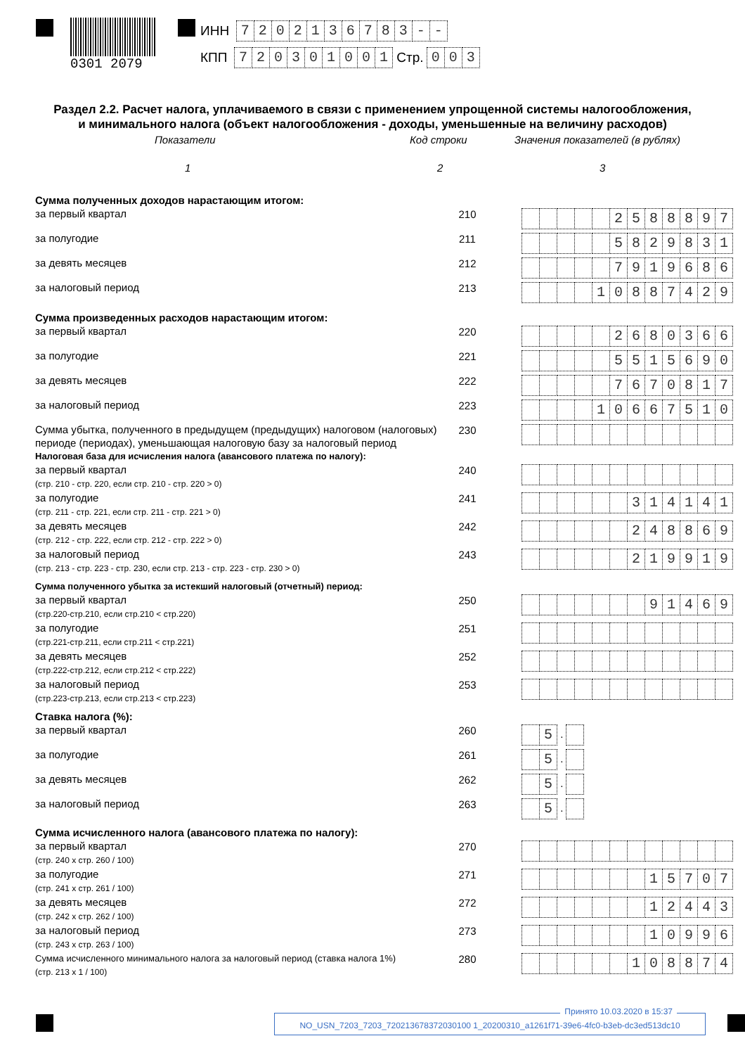0301 2079
ИНН 7202136783 - -
КПП 720301001 Стр. 0 0 3
Раздел 2.2. Расчет налога, уплачиваемого в связи с применением упрощенной системы налогообложения,
и минимального налога (объект налогообложения - доходы, уменьшенные на величину расходов)
Показатели Код строки Значения показателей (в рублях)
1 2 3
| Сумма полученных доходов нарастающим итогом: | | |
| за первый квартал | 210 | 2 5 8 8 8 9 7 |
| за полугодие | 211 | 5 8 2 9 8 3 1 |
| за девять месяцев | 212 | 7 9 1 9 6 8 6 |
| за налоговый период | 213 | 1 0 8 8 7 4 2 9 |
| Сумма произведенных расходов нарастающим итогом: | | |
| за первый квартал | 220 | 2 6 8 0 3 6 6 |
| за полугодие | 221 | 5 5 1 5 6 9 0 |
| за девять месяцев | 222 | 7 6 7 0 8 1 7 |
| за налоговый период | 223 | 1 0 6 6 7 5 1 0 |
| Сумма убытка, полученного в предыдущем (предыдущих) налоговом (налоговых) периоде (периодах), уменьшающая налоговую базу за налоговый период | 230 | |
| Налоговая база для исчисления налога (авансового платежа по налогу): | | |
| за первый квартал (стр. 210 - стр. 220, если стр. 210 - стр. 220 > 0) | 240 | |
| за полугодие (стр. 211 - стр. 221, если стр. 211 - стр. 221 > 0) | 241 | 3 1 4 1 4 1 |
| за девять месяцев (стр. 212 - стр. 222, если стр. 212 - стр. 222 > 0) | 242 | 2 4 8 8 6 9 |
| за налоговый период (стр. 213 - стр. 223 - стр. 230, если стр. 213 - стр. 223 - стр. 230 > 0) | 243 | 2 1 9 9 1 9 |
| Сумма полученного убытка за истекший налоговый (отчетный) период: | | |
| за первый квартал (стр.220-стр.210, если стр.210 < стр.220) | 250 | 9 1 4 6 9 |
| за полугодие (стр.221-стр.211, если стр.211 < стр.221) | 251 | |
| за девять месяцев (стр.222-стр.212, если стр.212 < стр.222) | 252 | |
| за налоговый период (стр.223-стр.213, если стр.213 < стр.223) | 253 | |
| Ставка налога (%): | | |
| за первый квартал | 260 | 5 . |
| за полугодие | 261 | 5 . |
| за девять месяцев | 262 | 5 . |
| за налоговый период | 263 | 5 . |
| Сумма исчисленного налога (авансового платежа по налогу): | | |
| за первый квартал (стр. 240 х стр. 260 / 100) | 270 | |
| за полугодие (стр. 241 х стр. 261 / 100) | 271 | 1 5 7 0 7 |
| за девять месяцев (стр. 242 х стр. 262 / 100) | 272 | 1 2 4 4 3 |
| за налоговый период (стр. 243 х стр. 263 / 100) | 273 | 1 0 9 9 6 |
| Сумма исчисленного минимального налога за налоговый период (ставка налога 1%) (стр. 213 х 1 / 100) | 280 | 1 0 8 8 7 4 |
Принято 10.03.2020 в 15:37
NO_USN_7203_7203_720213678372030100 1_20200310_a1261f71-39e6-4fc0-b3eb-dc3ed513dc10